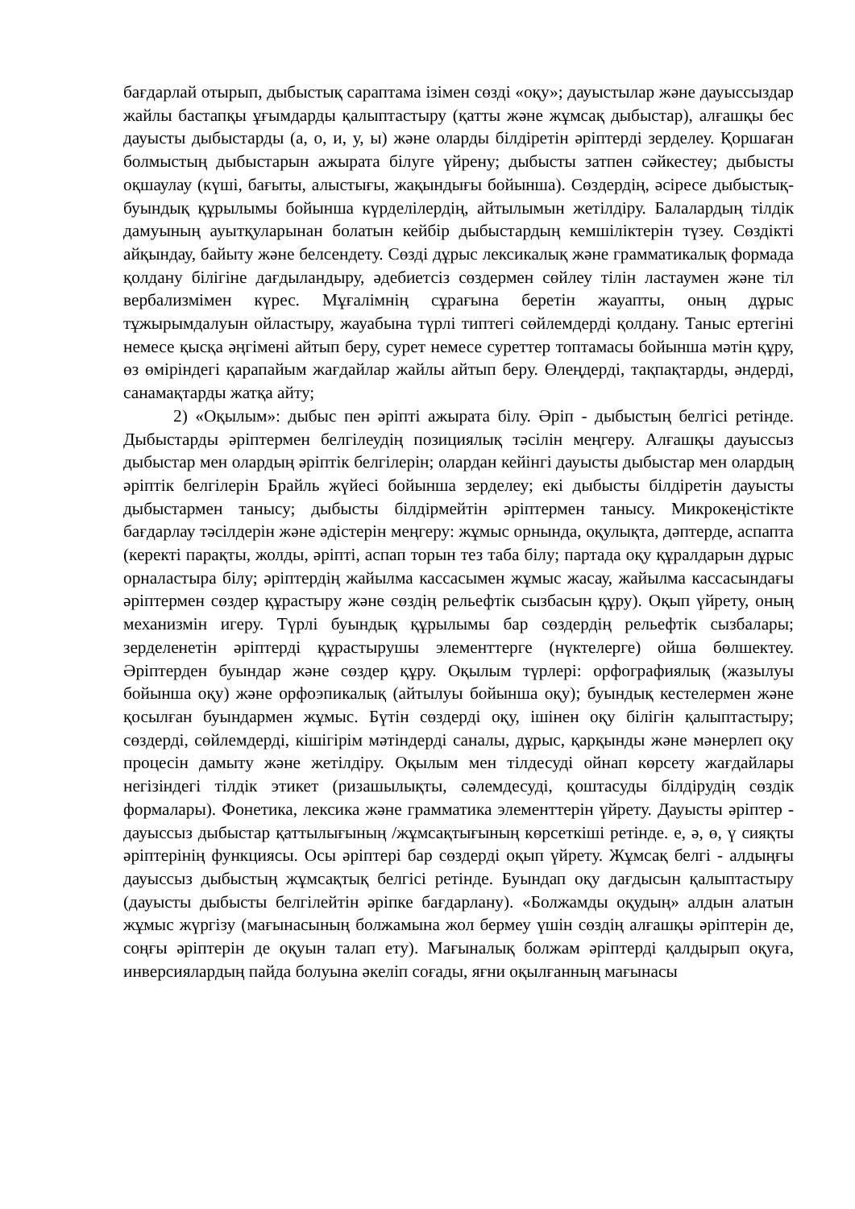бағдарлай отырып, дыбыстық сараптама ізімен сөзді «оқу»; дауыстылар және дауыссыздар жайлы бастапқы ұғымдарды қалыптастыру (қатты және жұмсақ дыбыстар), алғашқы бес дауысты дыбыстарды (а, о, и, у, ы) және оларды білдіретін әріптерді зерделеу. Қоршаған болмыстың дыбыстарын ажырата білуге үйрену; дыбысты затпен сәйкестеу; дыбысты оқшаулау (күші, бағыты, алыстығы, жақындығы бойынша). Сөздердің, әсіресе дыбыстық-буындық құрылымы бойынша күрделілердің, айтылымын жетілдіру. Балалардың тілдік дамуының ауытқуларынан болатын кейбір дыбыстардың кемшіліктерін түзеу. Сөздікті айқындау, байыту және белсендету. Сөзді дұрыс лексикалық және грамматикалық формада қолдану білігіне дағдыландыру, әдебиетсіз сөздермен сөйлеу тілін ластаумен және тіл вербализмімен күрес. Мұғалімнің сұрағына беретін жауапты, оның дұрыс тұжырымдалуын ойластыру, жауабына түрлі типтегі сөйлемдерді қолдану. Таныс ертегіні немесе қысқа әңгімені айтып беру, сурет немесе суреттер топтамасы бойынша мәтін құру, өз өміріндегі қарапайым жағдайлар жайлы айтып беру. Өлеңдерді, тақпақтарды, әндерді, санамақтарды жатқа айту;
2) «Оқылым»: дыбыс пен әріпті ажырата білу. Әріп - дыбыстың белгісі ретінде. Дыбыстарды әріптермен белгілеудің позициялық тәсілін меңгеру. Алғашқы дауыссыз дыбыстар мен олардың әріптік белгілерін; олардан кейінгі дауысты дыбыстар мен олардың әріптік белгілерін Брайль жүйесі бойынша зерделеу; екі дыбысты білдіретін дауысты дыбыстармен танысу; дыбысты білдірмейтін әріптермен танысу. Микрокеңістікте бағдарлау тәсілдерін және әдістерін меңгеру: жұмыс орнында, оқулықта, дәптерде, аспапта (керекті парақты, жолды, әріпті, аспап торын тез таба білу; партада оқу құралдарын дұрыс орналастыра білу; әріптердің жайылма кассасымен жұмыс жасау, жайылма кассасындағы әріптермен сөздер құрастыру және сөздің рельефтік сызбасын құру). Оқып үйрету, оның механизмін игеру. Түрлі буындық құрылымы бар сөздердің рельефтік сызбалары; зерделенетін әріптерді құрастырушы элементтерге (нүктелерге) ойша бөлшектеу. Әріптерден буындар және сөздер құру. Оқылым түрлері: орфографиялық (жазылуы бойынша оқу) және орфоэпикалық (айтылуы бойынша оқу); буындық кестелермен және қосылған буындармен жұмыс. Бүтін сөздерді оқу, ішінен оқу білігін қалыптастыру; сөздерді, сөйлемдерді, кішігірім мәтіндерді саналы, дұрыс, қарқынды және мәнерлеп оқу процесін дамыту және жетілдіру. Оқылым мен тілдесуді ойнап көрсету жағдайлары негізіндегі тілдік этикет (ризашылықты, сәлемдесуді, қоштасуды білдірудің сөздік формалары). Фонетика, лексика және грамматика элементтерін үйрету. Дауысты әріптер - дауыссыз дыбыстар қаттылығының /жұмсақтығының көрсеткіші ретінде. е, ә, ө, ү сияқты әріптерінің функциясы. Осы әріптері бар сөздерді оқып үйрету. Жұмсақ белгі - алдыңғы дауыссыз дыбыстың жұмсақтық белгісі ретінде. Буындап оқу дағдысын қалыптастыру (дауысты дыбысты белгілейтін әріпке бағдарлану). «Болжамды оқудың» алдын алатын жұмыс жүргізу (мағынасының болжамына жол бермеу үшін сөздің алғашқы әріптерін де, соңғы әріптерін де оқуын талап ету). Мағыналық болжам әріптерді қалдырып оқуға, инверсиялардың пайда болуына әкеліп соғады, яғни оқылғанның мағынасы